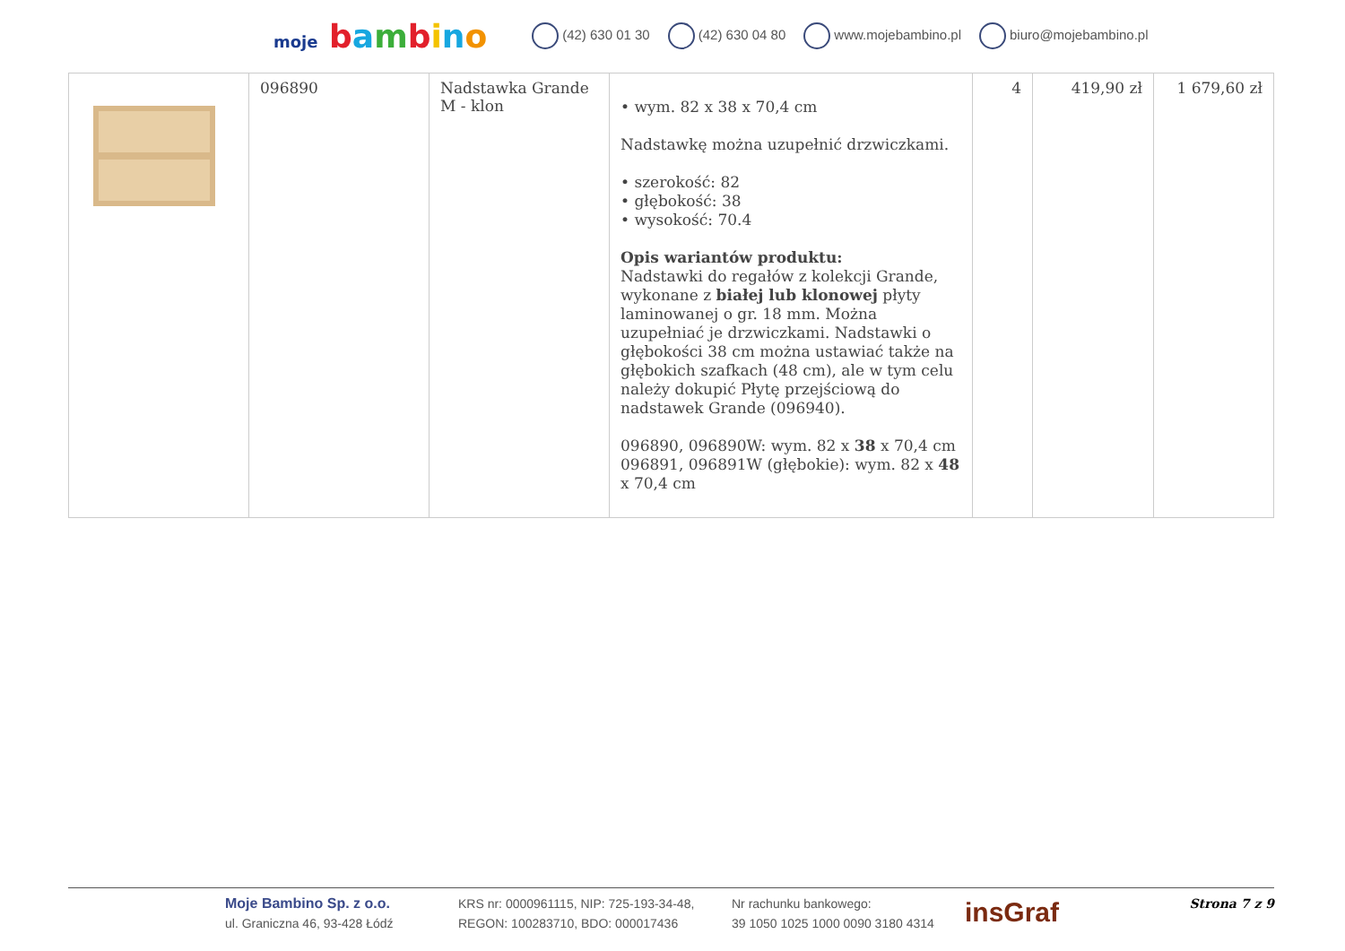moje bambino (42) 630 01 30 (42) 630 04 80 www.mojebambino.pl biuro@mojebambino.pl
| | 096890 | Nadstawka Grande M - klon | • wym. 82 x 38 x 70,4 cm Nadstawkę można uzupełnić drzwiczkami. • szerokość: 82 • głębokość: 38 • wysokość: 70.4 Opis wariantów produktu: Nadstawki do regałów z kolekcji Grande, wykonane z białej lub klonowej płyty laminowanej o gr. 18 mm. Można uzupełniać je drzwiczkami. Nadstawki o głębokości 38 cm można ustawiać także na głębokich szafkach (48 cm), ale w tym celu należy dokupić Płytę przejściową do nadstawek Grande (096940). 096890, 096890W: wym. 82 x 38 x 70,4 cm 096891, 096891W (głębokie): wym. 82 x 48 x 70,4 cm | 4 | 419,90 zł | 1 679,60 zł |
Moje Bambino Sp. z o.o.
ul. Graniczna 46, 93-428 Łódź
KRS nr: 0000961115, NIP: 725-193-34-48,
REGON: 100283710, BDO: 000017436
Nr rachunku bankowego:
39 1050 1025 1000 0090 3180 4314
insGraf
Strona 7 z 9